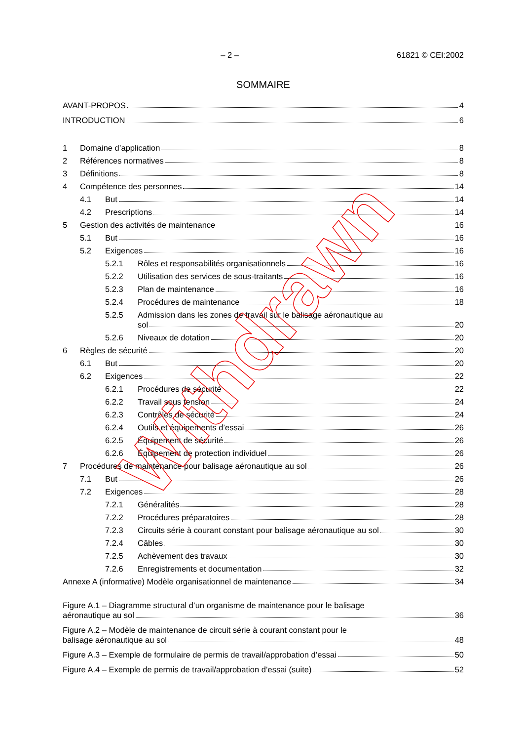– 2 – 61821 © CEI:2002
SOMMAIRE
AVANT-PROPOS 4
INTRODUCTION 6
1 Domaine d’application 8
2 Références normatives 8
3 Définitions 8
4 Compétence des personnes 14
4.1 But 14
4.2 Prescriptions 14
5 Gestion des activités de maintenance 16
5.1 But 16
5.2 Exigences 16
5.2.1 Rôles et responsabilités organisationnels 16
5.2.2 Utilisation des services de sous-traitants 16
5.2.3 Plan de maintenance 16
5.2.4 Procédures de maintenance 18
5.2.5 Admission dans les zones de travail sur le balisage aéronautique au
sol 20
5.2.6 Niveaux de dotation 20
6 Règles de sécurité 20
6.1 But 20
6.2 Exigences 22
6.2.1 Procédures de sécurité 22
6.2.2 Travail sous tension 24
6.2.3 Contrôles de sécurité 24
6.2.4 Outils et équipements d’essai 26
6.2.5 Équipement de sécurité 26
6.2.6 Équipement de protection individuel 26
7 Procédures de maintenance pour balisage aéronautique au sol 26
7.1 But 26
7.2 Exigences 28
7.2.1 Généralités 28
7.2.2 Procédures préparatoires 28
7.2.3 Circuits série à courant constant pour balisage aéronautique au sol 30
7.2.4 Câbles 30
7.2.5 Achèvement des travaux 30
7.2.6 Enregistrements et documentation 32
Annexe A (informative) Modèle organisationnel de maintenance 34
Figure A.1 – Diagramme structural d’un organisme de maintenance pour le balisage
aéronautique au sol 36
Figure A.2 – Modèle de maintenance de circuit série à courant constant pour le
balisage aéronautique au sol 48
Figure A.3 – Exemple de formulaire de permis de travail/approbation d’essai 50
Figure A.4 – Exemple de permis de travail/approbation d’essai (suite) 52
Withdrawn